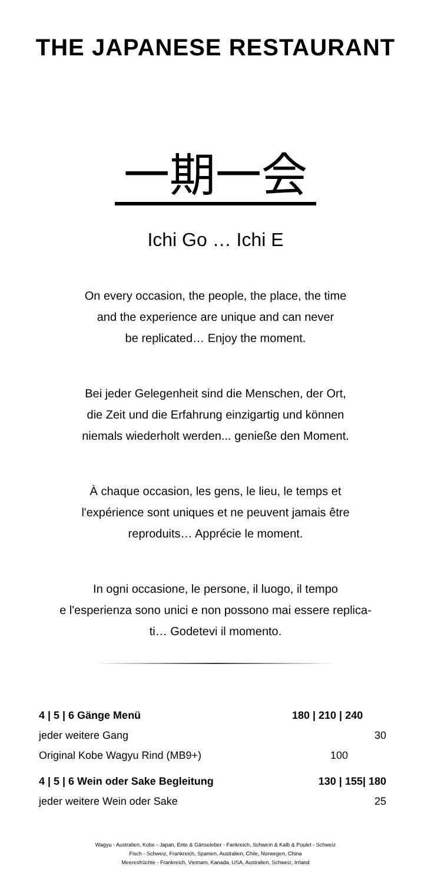THE JAPANESE RESTAURANT
一期一会
Ichi Go … Ichi E
On every occasion, the people, the place, the time
and the experience are unique and can never
be replicated… Enjoy the moment.
Bei jeder Gelegenheit sind die Menschen, der Ort,
die Zeit und die Erfahrung einzigartig und können
niemals wiederholt werden... genieße den Moment.
À chaque occasion, les gens, le lieu, le temps et
l'expérience sont uniques et ne peuvent jamais être
reproduits… Apprécie le moment.
In ogni occasione, le persone, il luogo, il tempo
e l'esperienza sono unici e non possono mai essere replica-
ti… Godetevi il momento.
| 4 / 5 / 6 Gänge Menü | 180 / 210 / 240 |
| jeder weitere Gang | 30 |
| Original Kobe Wagyu Rind (MB9+) | 100 |
| 4 / 5 / 6 Wein oder Sake Begleitung | 130 / 155/ 180 |
| jeder weitere Wein oder Sake | 25 |
Wagyu - Australien, Kobe - Japan, Ente & Gänseleber - Fankreich, Schwein & Kalb & Poulet - Schweiz
Fisch - Schweiz, Frankreich, Spanien, Australien, Chile, Norwegen, China
Meeresfrüchte - Frankreich, Vietnam, Kanada, USA, Australien, Schweiz, Irrland